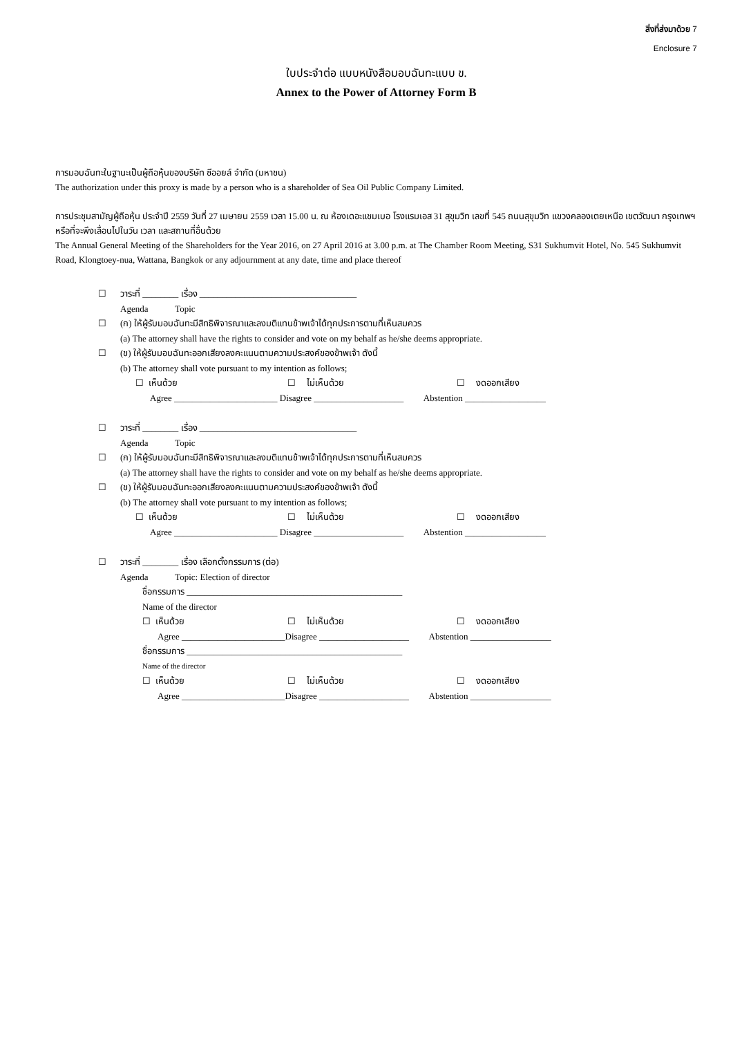สิ่งที่ส่งมาด้วย 7
Enclosure 7
ใบประจำต่อ แบบหนังสือมอบฉันทะแบบ ข.
Annex to the Power of Attorney Form B
การมอบฉันทะในฐานะเป็นผู้ถือหุ้นของบริษัท ซีออยล์ จำกัด (มหาชน)
The authorization under this proxy is made by a person who is a shareholder of Sea Oil Public Company Limited.
การประชุมสามัญผู้ถือหุ้น ประจำปี 2559 วันที่ 27 เมษายน 2559 เวลา 15.00 น. ณ ห้องเดอะแชมเบอ โรงแรมเอส 31 สุขุมวิท เลขที่ 545 ถนนสุขุมวิท แขวงคลองเตยเหนือ เขตวัฒนา กรุงเทพฯ หรือที่จะพึงเลื่อนไปในวัน เวลา และสถานที่อื่นด้วย
The Annual General Meeting of the Shareholders for the Year 2016, on 27 April 2016 at 3.00 p.m. at The Chamber Room Meeting, S31 Sukhumvit Hotel, No. 545 Sukhumvit Road, Klongtoey-nua, Wattana, Bangkok or any adjournment at any date, time and place thereof
☐ วาระที่ ________ เรื่อง ___________________________________
Agenda Topic
☐ (ก) ให้ผู้รับมอบฉันทะมีสิทธิพิจารณาและลงมติแทนข้าพเจ้าได้ทุกประการตามที่เห็นสมควร
(a) The attorney shall have the rights to consider and vote on my behalf as he/she deems appropriate.
☐ (ข) ให้ผู้รับมอบฉันทะออกเสียงลงคะแนนตามความประสงค์ของข้าพเจ้า ดังนี้
(b) The attorney shall vote pursuant to my intention as follows;
☐ เห็นด้วย ☐ ไม่เห็นด้วย ☐ งดออกเสียง
Agree _______________________ Disagree ____________________ Abstention __________________
☐ วาระที่ ________ เรื่อง ___________________________________
Agenda Topic
☐ (ก) ให้ผู้รับมอบฉันทะมีสิทธิพิจารณาและลงมติแทนข้าพเจ้าได้ทุกประการตามที่เห็นสมควร
(a) The attorney shall have the rights to consider and vote on my behalf as he/she deems appropriate.
☐ (ข) ให้ผู้รับมอบฉันทะออกเสียงลงคะแนนตามความประสงค์ของข้าพเจ้า ดังนี้
(b) The attorney shall vote pursuant to my intention as follows;
☐ เห็นด้วย ☐ ไม่เห็นด้วย ☐ งดออกเสียง
Agree _______________________ Disagree ____________________ Abstention __________________
☐ วาระที่ ________ เรื่อง เลือกตั้งกรรมการ (ต่อ)
Agenda Topic: Election of director
ชื่อกรรมการ ________________________________________________
Name of the director
☐ เห็นด้วย ☐ ไม่เห็นด้วย ☐ งดออกเสียง
Agree _______________________Disagree ____________________ Abstention __________________
ชื่อกรรมการ ________________________________________________
Name of the director
☐ เห็นด้วย ☐ ไม่เห็นด้วย ☐ งดออกเสียง
Agree _______________________Disagree ____________________ Abstention __________________